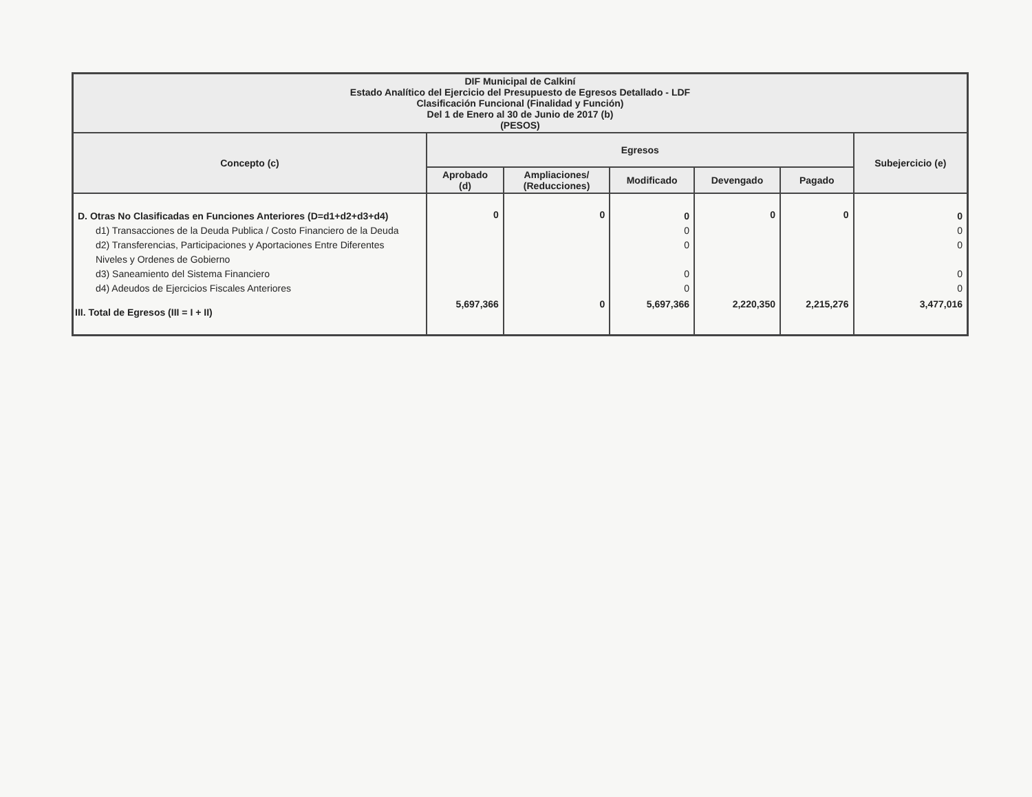| DIF Municipal de Calkiní Estado Analítico del Ejercicio del Presupuesto de Egresos Detallado - LDF Clasificación Funcional (Finalidad y Función) Del 1 de Enero al 30 de Junio de 2017 (b) (PESOS) | | | | | | |
| --- | --- | --- | --- | --- | --- | --- |
| Concepto (c) | Egresos | | | | | Subejercicio (e) |
| | Aprobado (d) | Ampliaciones/ (Reducciones) | Modificado | Devengado | Pagado | |
| D. Otras No Clasificadas en Funciones Anteriores (D=d1+d2+d3+d4) d1) Transacciones de la Deuda Publica / Costo Financiero de la Deuda d2) Transferencias, Participaciones y Aportaciones Entre Diferentes Niveles y Ordenes de Gobierno d3) Saneamiento del Sistema Financiero d4) Adeudos de Ejercicios Fiscales Anteriores | 0 | 0 | 0 0 0 0 0 | 0 | 0 | 0 0 0 0 0 |
| III. Total de Egresos (III = I + II) | 5,697,366 | 0 | 5,697,366 | 2,220,350 | 2,215,276 | 3,477,016 |